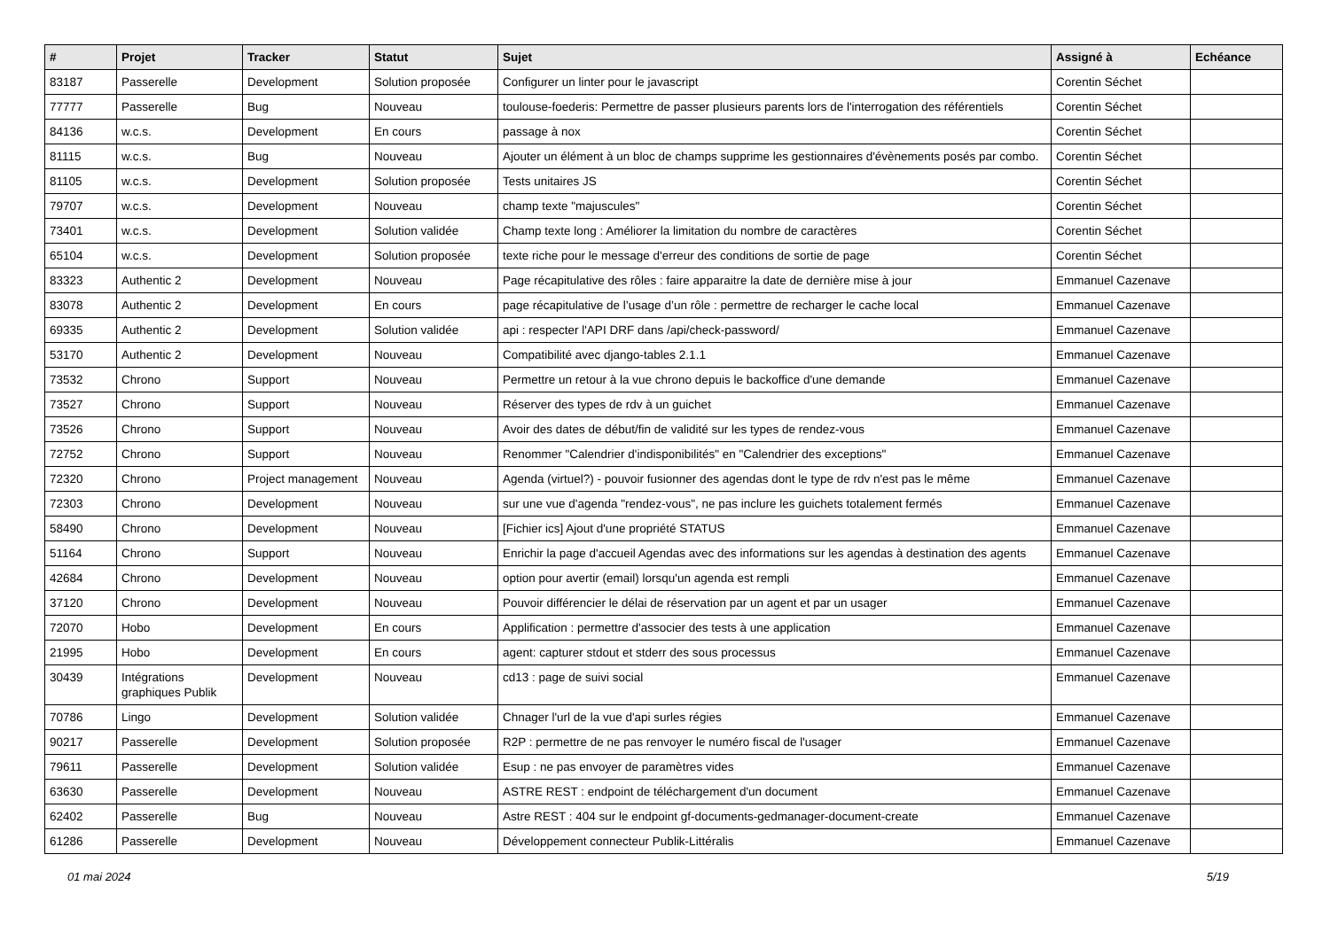| # | Projet | Tracker | Statut | Sujet | Assigné à | Echéance |
| --- | --- | --- | --- | --- | --- | --- |
| 83187 | Passerelle | Development | Solution proposée | Configurer un linter pour le javascript | Corentin Séchet | |
| 77777 | Passerelle | Bug | Nouveau | toulouse-foederis: Permettre de passer plusieurs parents lors de l'interrogation des référentiels | Corentin Séchet | |
| 84136 | w.c.s. | Development | En cours | passage à nox | Corentin Séchet | |
| 81115 | w.c.s. | Bug | Nouveau | Ajouter un élément à un bloc de champs supprime les gestionnaires d'évènements posés par combo. | Corentin Séchet | |
| 81105 | w.c.s. | Development | Solution proposée | Tests unitaires JS | Corentin Séchet | |
| 79707 | w.c.s. | Development | Nouveau | champ texte "majuscules" | Corentin Séchet | |
| 73401 | w.c.s. | Development | Solution validée | Champ texte long : Améliorer la limitation du nombre de caractères | Corentin Séchet | |
| 65104 | w.c.s. | Development | Solution proposée | texte riche pour le message d'erreur des conditions de sortie de page | Corentin Séchet | |
| 83323 | Authentic 2 | Development | Nouveau | Page récapitulative des rôles : faire apparaitre la date de dernière mise à jour | Emmanuel Cazenave | |
| 83078 | Authentic 2 | Development | En cours | page récapitulative de l’usage d’un rôle : permettre de recharger le cache local | Emmanuel Cazenave | |
| 69335 | Authentic 2 | Development | Solution validée | api : respecter l'API DRF dans /api/check-password/ | Emmanuel Cazenave | |
| 53170 | Authentic 2 | Development | Nouveau | Compatibilité avec django-tables 2.1.1 | Emmanuel Cazenave | |
| 73532 | Chrono | Support | Nouveau | Permettre un retour à la vue chrono depuis le backoffice d'une demande | Emmanuel Cazenave | |
| 73527 | Chrono | Support | Nouveau | Réserver des types de rdv à un guichet | Emmanuel Cazenave | |
| 73526 | Chrono | Support | Nouveau | Avoir des dates de début/fin de validité sur les types de rendez-vous | Emmanuel Cazenave | |
| 72752 | Chrono | Support | Nouveau | Renommer "Calendrier d'indisponibilités" en "Calendrier des exceptions" | Emmanuel Cazenave | |
| 72320 | Chrono | Project management | Nouveau | Agenda (virtuel?) - pouvoir fusionner des agendas dont le type de rdv n'est pas le même | Emmanuel Cazenave | |
| 72303 | Chrono | Development | Nouveau | sur une vue d'agenda "rendez-vous", ne pas inclure les guichets totalement fermés | Emmanuel Cazenave | |
| 58490 | Chrono | Development | Nouveau | [Fichier ics] Ajout d'une propriété STATUS | Emmanuel Cazenave | |
| 51164 | Chrono | Support | Nouveau | Enrichir la page d'accueil Agendas avec des informations sur les agendas à destination des agents | Emmanuel Cazenave | |
| 42684 | Chrono | Development | Nouveau | option pour avertir (email) lorsqu'un agenda est rempli | Emmanuel Cazenave | |
| 37120 | Chrono | Development | Nouveau | Pouvoir différencier le délai de réservation par un agent et par un usager | Emmanuel Cazenave | |
| 72070 | Hobo | Development | En cours | Applification : permettre d'associer des tests à une application | Emmanuel Cazenave | |
| 21995 | Hobo | Development | En cours | agent: capturer stdout et stderr des sous processus | Emmanuel Cazenave | |
| 30439 | Intégrations graphiques Publik | Development | Nouveau | cd13 : page de suivi social | Emmanuel Cazenave | |
| 70786 | Lingo | Development | Solution validée | Chnager l'url de la vue d'api surles régies | Emmanuel Cazenave | |
| 90217 | Passerelle | Development | Solution proposée | R2P : permettre de ne pas renvoyer le numéro fiscal de l'usager | Emmanuel Cazenave | |
| 79611 | Passerelle | Development | Solution validée | Esup : ne pas envoyer de paramètres vides | Emmanuel Cazenave | |
| 63630 | Passerelle | Development | Nouveau | ASTRE REST : endpoint de téléchargement d'un document | Emmanuel Cazenave | |
| 62402 | Passerelle | Bug | Nouveau | Astre REST : 404 sur le endpoint gf-documents-gedmanager-document-create | Emmanuel Cazenave | |
| 61286 | Passerelle | Development | Nouveau | Développement connecteur Publik-Littéralis | Emmanuel Cazenave | |
01 mai 2024 5/19